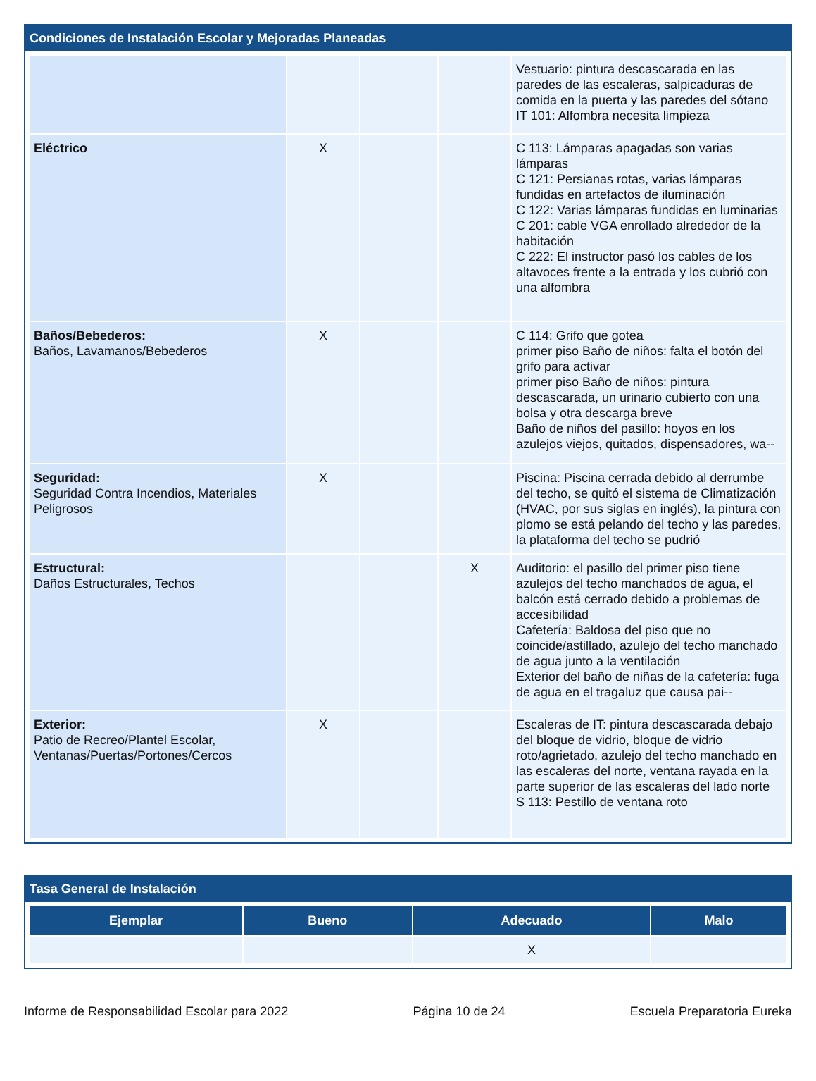Condiciones de Instalación Escolar y Mejoradas Planeadas
| | | | | Vestuario: pintura descascarada en las paredes de las escaleras, salpicaduras de comida en la puerta y las paredes del sótano IT 101: Alfombra necesita limpieza |
| Eléctrico | X | | | C 113: Lámparas apagadas son varias lámparas C 121: Persianas rotas, varias lámparas fundidas en artefactos de iluminación C 122: Varias lámparas fundidas en luminarias C 201: cable VGA enrollado alrededor de la habitación C 222: El instructor pasó los cables de los altavoces frente a la entrada y los cubrió con una alfombra |
| Baños/Bebederos: Baños, Lavamanos/Bebederos | X | | | C 114: Grifo que gotea primer piso Baño de niños: falta el botón del grifo para activar primer piso Baño de niños: pintura descascarada, un urinario cubierto con una bolsa y otra descarga breve Baño de niños del pasillo: hoyos en los azulejos viejos, quitados, dispensadores, wa-- |
| Seguridad: Seguridad Contra Incendios, Materiales Peligrosos | X | | | Piscina: Piscina cerrada debido al derrumbe del techo, se quitó el sistema de Climatización (HVAC, por sus siglas en inglés), la pintura con plomo se está pelando del techo y las paredes, la plataforma del techo se pudrió |
| Estructural: Daños Estructurales, Techos | | | X | Auditorio: el pasillo del primer piso tiene azulejos del techo manchados de agua, el balcón está cerrado debido a problemas de accesibilidad Cafetería: Baldosa del piso que no coincide/astillado, azulejo del techo manchado de agua junto a la ventilación Exterior del baño de niñas de la cafetería: fuga de agua en el tragaluz que causa pai-- |
| Exterior: Patio de Recreo/Plantel Escolar, Ventanas/Puertas/Portones/Cercos | X | | | Escaleras de IT: pintura descascarada debajo del bloque de vidrio, bloque de vidrio roto/agrietado, azulejo del techo manchado en las escaleras del norte, ventana rayada en la parte superior de las escaleras del lado norte S 113: Pestillo de ventana roto |
Tasa General de Instalación
| Ejemplar | Bueno | Adecuado | Malo |
| --- | --- | --- | --- |
| | | X | |
Informe de Responsabilidad Escolar para 2022 Página 10 de 24 Escuela Preparatoria Eureka